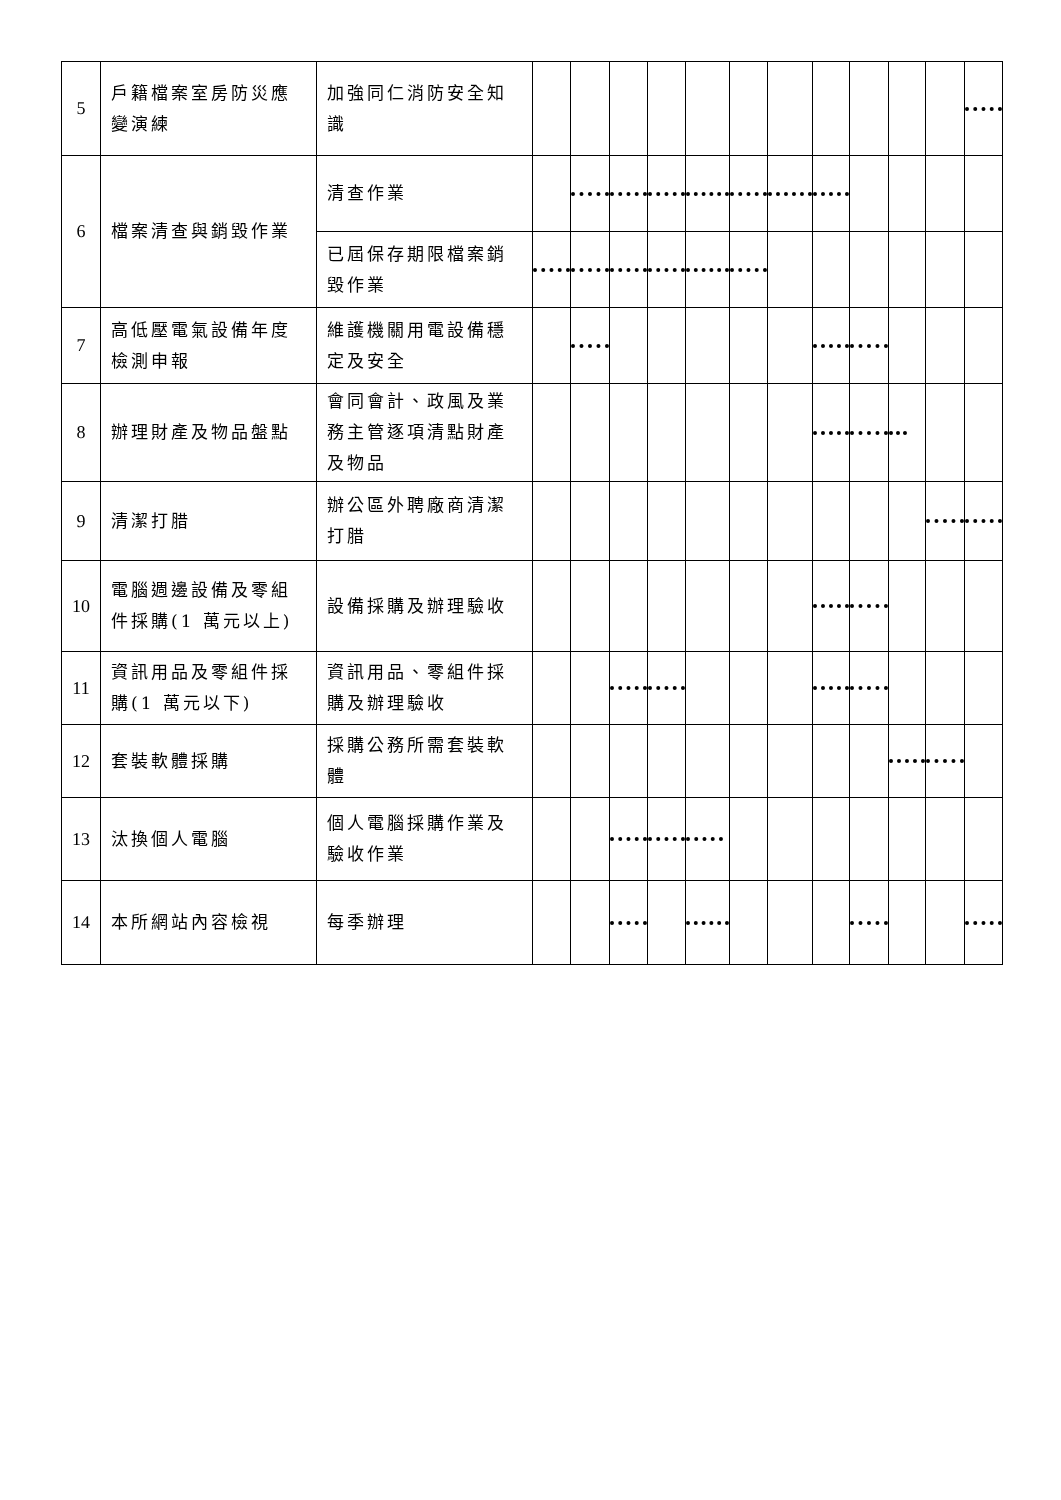| 5 | 戶籍檔案室房防災應變演練 | 加強同仁消防安全知識 | | | | | | | | | | | | |
| 6 | 檔案清查與銷毀作業 | 清查作業 | | | | | | | | | | | | |
| | | 已屆保存期限檔案銷毀作業 | | | | | | | | | | | | |
| 7 | 高低壓電氣設備年度檢測申報 | 維護機關用電設備穩定及安全 | | | | | | | | | | | | |
| 8 | 辦理財產及物品盤點 | 會同會計、政風及業務主管逐項清點財產及物品 | | | | | | | | | | | | |
| 9 | 清潔打腊 | 辦公區外聘廠商清潔打腊 | | | | | | | | | | | | |
| 10 | 電腦週邊設備及零組件採購(1 萬元以上) | 設備採購及辦理驗收 | | | | | | | | | | | | |
| 11 | 資訊用品及零組件採購(1 萬元以下) | 資訊用品、零組件採購及辦理驗收 | | | | | | | | | | | | |
| 12 | 套裝軟體採購 | 採購公務所需套裝軟體 | | | | | | | | | | | | |
| 13 | 汰換個人電腦 | 個人電腦採購作業及驗收作業 | | | | | | | | | | | | |
| 14 | 本所網站內容檢視 | 每季辦理 | | | | | | | | | | | | |